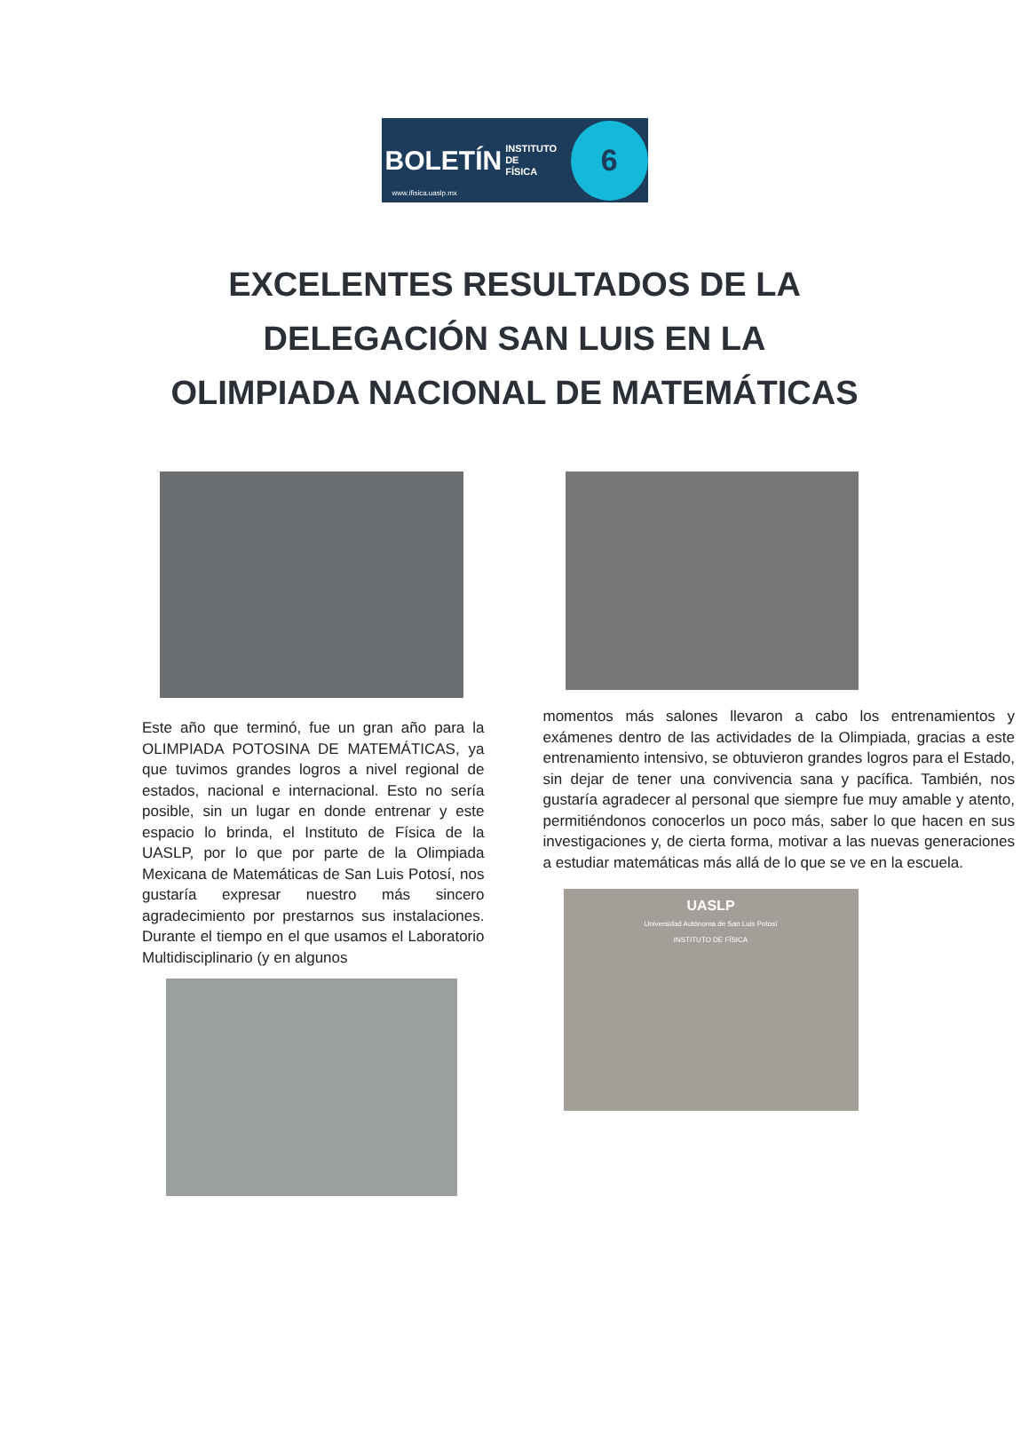BOLETÍN INSTITUTO DE
FÍSICA 6
www.ifisica.uaslp.mx
EXCELENTES RESULTADOS DE LA
DELEGACIÓN SAN LUIS EN LA
OLIMPIADA NACIONAL DE MATEMÁTICAS
Este año que terminó, fue un gran año para la OLIMPIADA POTOSINA DE MATEMÁTICAS, ya que tuvimos grandes logros a nivel regional de estados, nacional e internacional. Esto no sería posible, sin un lugar en donde entrenar y este espacio lo brinda, el Instituto de Física de la UASLP, por lo que por parte de la Olimpiada Mexicana de Matemáticas de San Luis Potosí, nos gustaría expresar nuestro más sincero agradecimiento por prestarnos sus instalaciones. Durante el tiempo en el que usamos el Laboratorio Multidisciplinario (y en algunos
momentos más salones llevaron a cabo los entrenamientos y exámenes dentro de las actividades de la Olimpiada, gracias a este entrenamiento intensivo, se obtuvieron grandes logros para el Estado, sin dejar de tener una convivencia sana y pacífica. También, nos gustaría agradecer al personal que siempre fue muy amable y atento, permitiéndonos conocerlos un poco más, saber lo que hacen en sus investigaciones y, de cierta forma, motivar a las nuevas generaciones a estudiar matemáticas más allá de lo que se ve en la escuela.
UASLP
Universidad Autónoma de San Luis Potosí
INSTITUTO DE FÍSICA